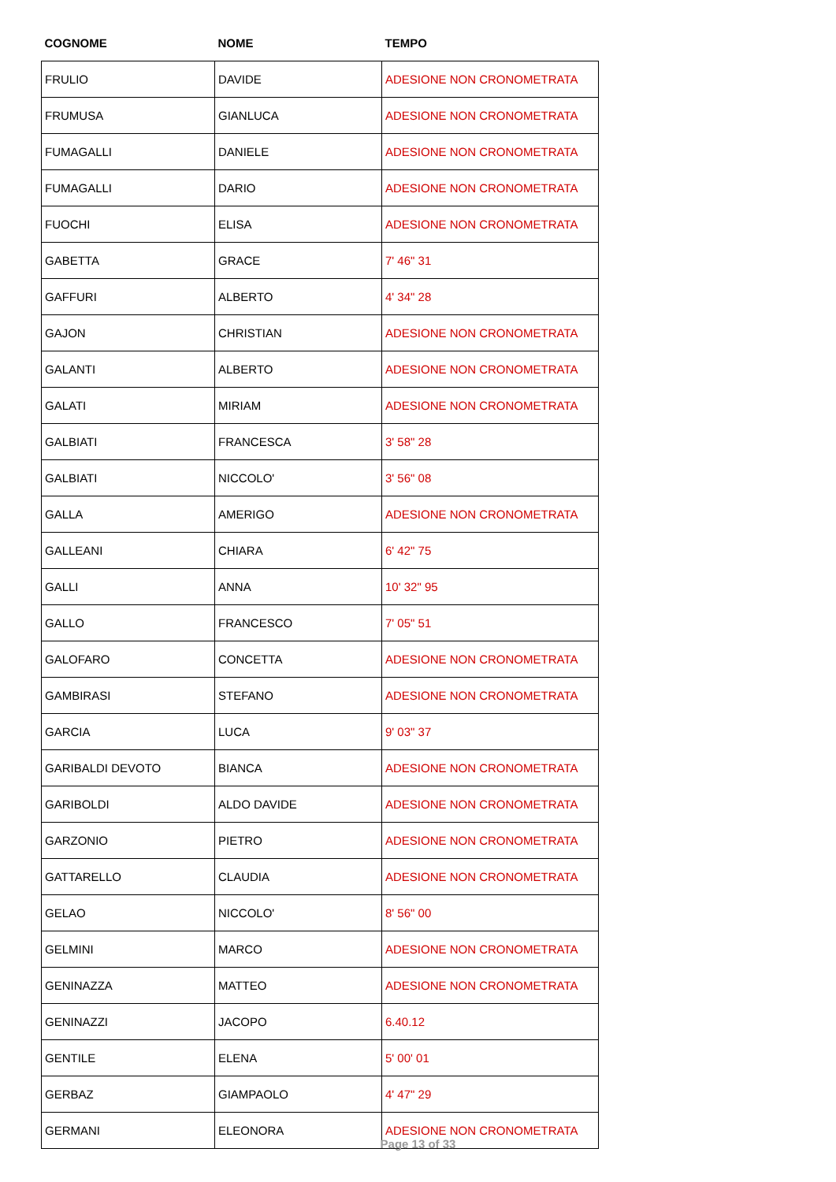| COGNOME | NOME | TEMPO |
| --- | --- | --- |
| FRULIO | DAVIDE | ADESIONE NON CRONOMETRATA |
| FRUMUSA | GIANLUCA | ADESIONE NON CRONOMETRATA |
| FUMAGALLI | DANIELE | ADESIONE NON CRONOMETRATA |
| FUMAGALLI | DARIO | ADESIONE NON CRONOMETRATA |
| FUOCHI | ELISA | ADESIONE NON CRONOMETRATA |
| GABETTA | GRACE | 7' 46" 31 |
| GAFFURI | ALBERTO | 4' 34" 28 |
| GAJON | CHRISTIAN | ADESIONE NON CRONOMETRATA |
| GALANTI | ALBERTO | ADESIONE NON CRONOMETRATA |
| GALATI | MIRIAM | ADESIONE NON CRONOMETRATA |
| GALBIATI | FRANCESCA | 3' 58" 28 |
| GALBIATI | NICCOLO' | 3' 56" 08 |
| GALLA | AMERIGO | ADESIONE NON CRONOMETRATA |
| GALLEANI | CHIARA | 6' 42" 75 |
| GALLI | ANNA | 10' 32" 95 |
| GALLO | FRANCESCO | 7' 05" 51 |
| GALOFARO | CONCETTA | ADESIONE NON CRONOMETRATA |
| GAMBIRASI | STEFANO | ADESIONE NON CRONOMETRATA |
| GARCIA | LUCA | 9' 03" 37 |
| GARIBALDI DEVOTO | BIANCA | ADESIONE NON CRONOMETRATA |
| GARIBOLDI | ALDO DAVIDE | ADESIONE NON CRONOMETRATA |
| GARZONIO | PIETRO | ADESIONE NON CRONOMETRATA |
| GATTARELLO | CLAUDIA | ADESIONE NON CRONOMETRATA |
| GELAO | NICCOLO' | 8' 56" 00 |
| GELMINI | MARCO | ADESIONE NON CRONOMETRATA |
| GENINAZZA | MATTEO | ADESIONE NON CRONOMETRATA |
| GENINAZZI | JACOPO | 6.40.12 |
| GENTILE | ELENA | 5' 00' 01 |
| GERBAZ | GIAMPAOLO | 4' 47" 29 |
| GERMANI | ELEONORA | ADESIONE NON CRONOMETRATA |
Page 13 of 33